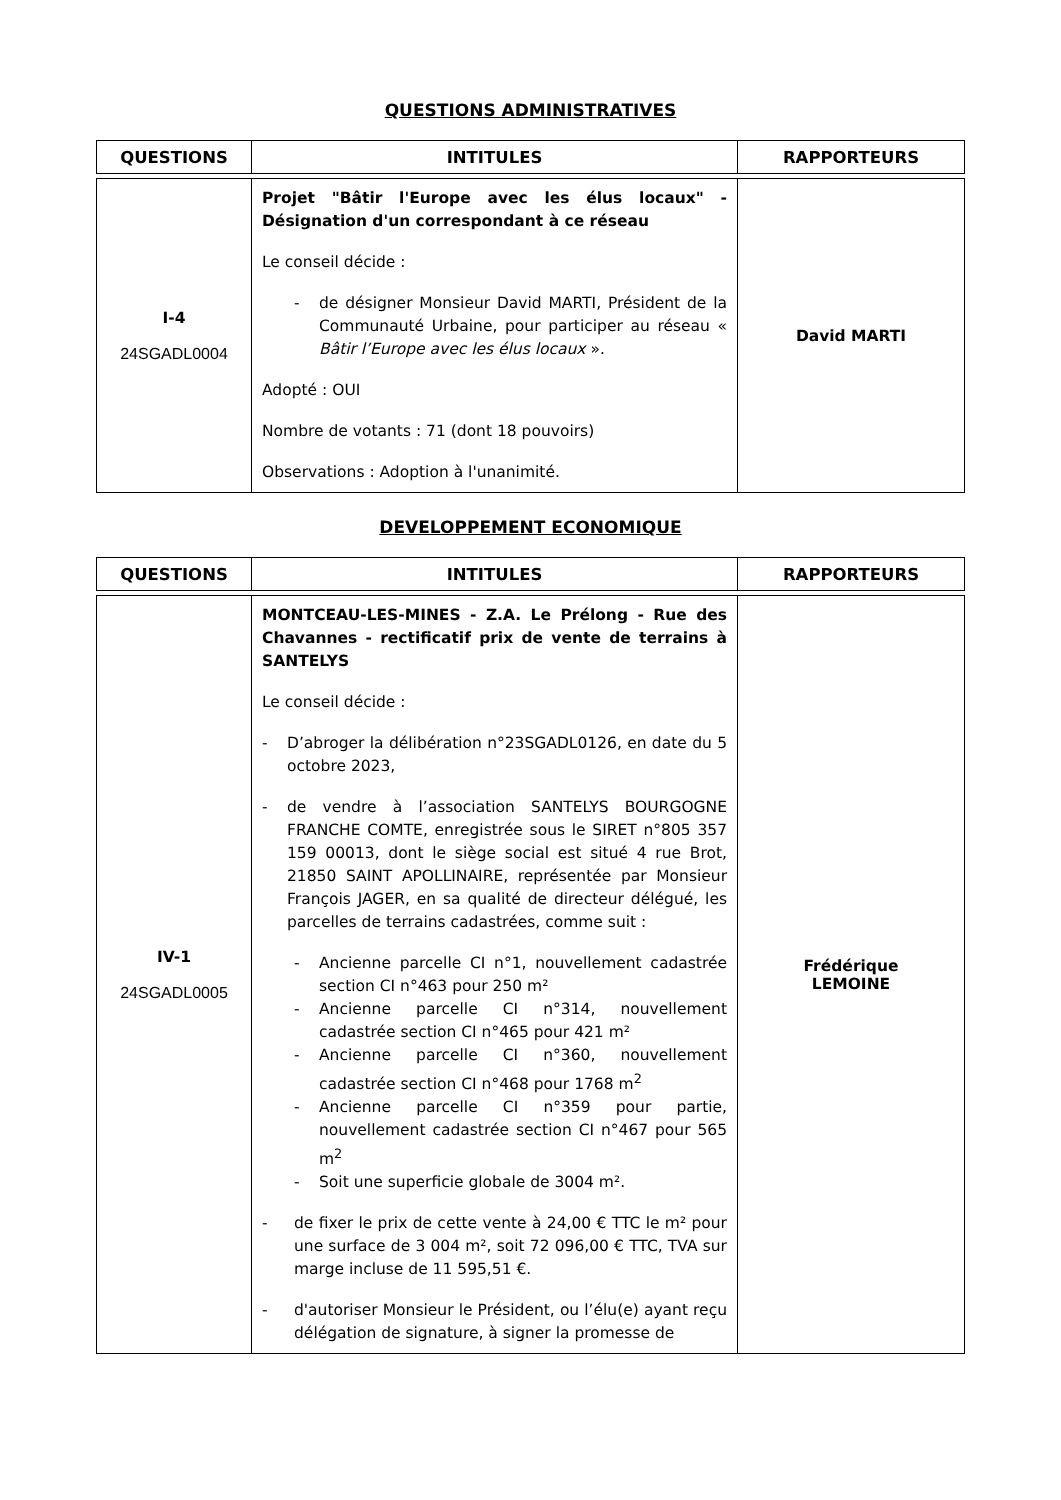QUESTIONS ADMINISTRATIVES
| QUESTIONS | INTITULES | RAPPORTEURS |
| --- | --- | --- |
| I-4 24SGADL0004 | Projet "Bâtir l'Europe avec les élus locaux" - Désignation d'un correspondant à ce réseau Le conseil décide : - de désigner Monsieur David MARTI, Président de la Communauté Urbaine, pour participer au réseau « Bâtir l’Europe avec les élus locaux ». Adopté : OUI Nombre de votants : 71 (dont 18 pouvoirs) Observations : Adoption à l'unanimité. | David MARTI |
DEVELOPPEMENT ECONOMIQUE
| QUESTIONS | INTITULES | RAPPORTEURS |
| --- | --- | --- |
| IV-1 24SGADL0005 | MONTCEAU-LES-MINES - Z.A. Le Prélong - Rue des Chavannes - rectificatif prix de vente de terrains à SANTELYS Le conseil décide : - D’abroger la délibération n°23SGADL0126, en date du 5 octobre 2023, - de vendre à l’association SANTELYS BOURGOGNE FRANCHE COMTE, enregistrée sous le SIRET n°805 357 159 00013, dont le siège social est situé 4 rue Brot, 21850 SAINT APOLLINAIRE, représentée par Monsieur François JAGER, en sa qualité de directeur délégué, les parcelles de terrains cadastrées, comme suit : - Ancienne parcelle CI n°1, nouvellement cadastrée section CI n°463 pour 250 m² - Ancienne parcelle CI n°314, nouvellement cadastrée section CI n°465 pour 421 m² - Ancienne parcelle CI n°360, nouvellement cadastrée section CI n°468 pour 1768 m<sup>2</sup> - Ancienne parcelle CI n°359 pour partie, nouvellement cadastrée section CI n°467 pour 565 m<sup>2</sup> - Soit une superficie globale de 3004 m². - de fixer le prix de cette vente à 24,00 € TTC le m² pour une surface de 3 004 m², soit 72 096,00 € TTC, TVA sur marge incluse de 11 595,51 €. - d'autoriser Monsieur le Président, ou l’élu(e) ayant reçu délégation de signature, à signer la promesse de | Frédérique LEMOINE |